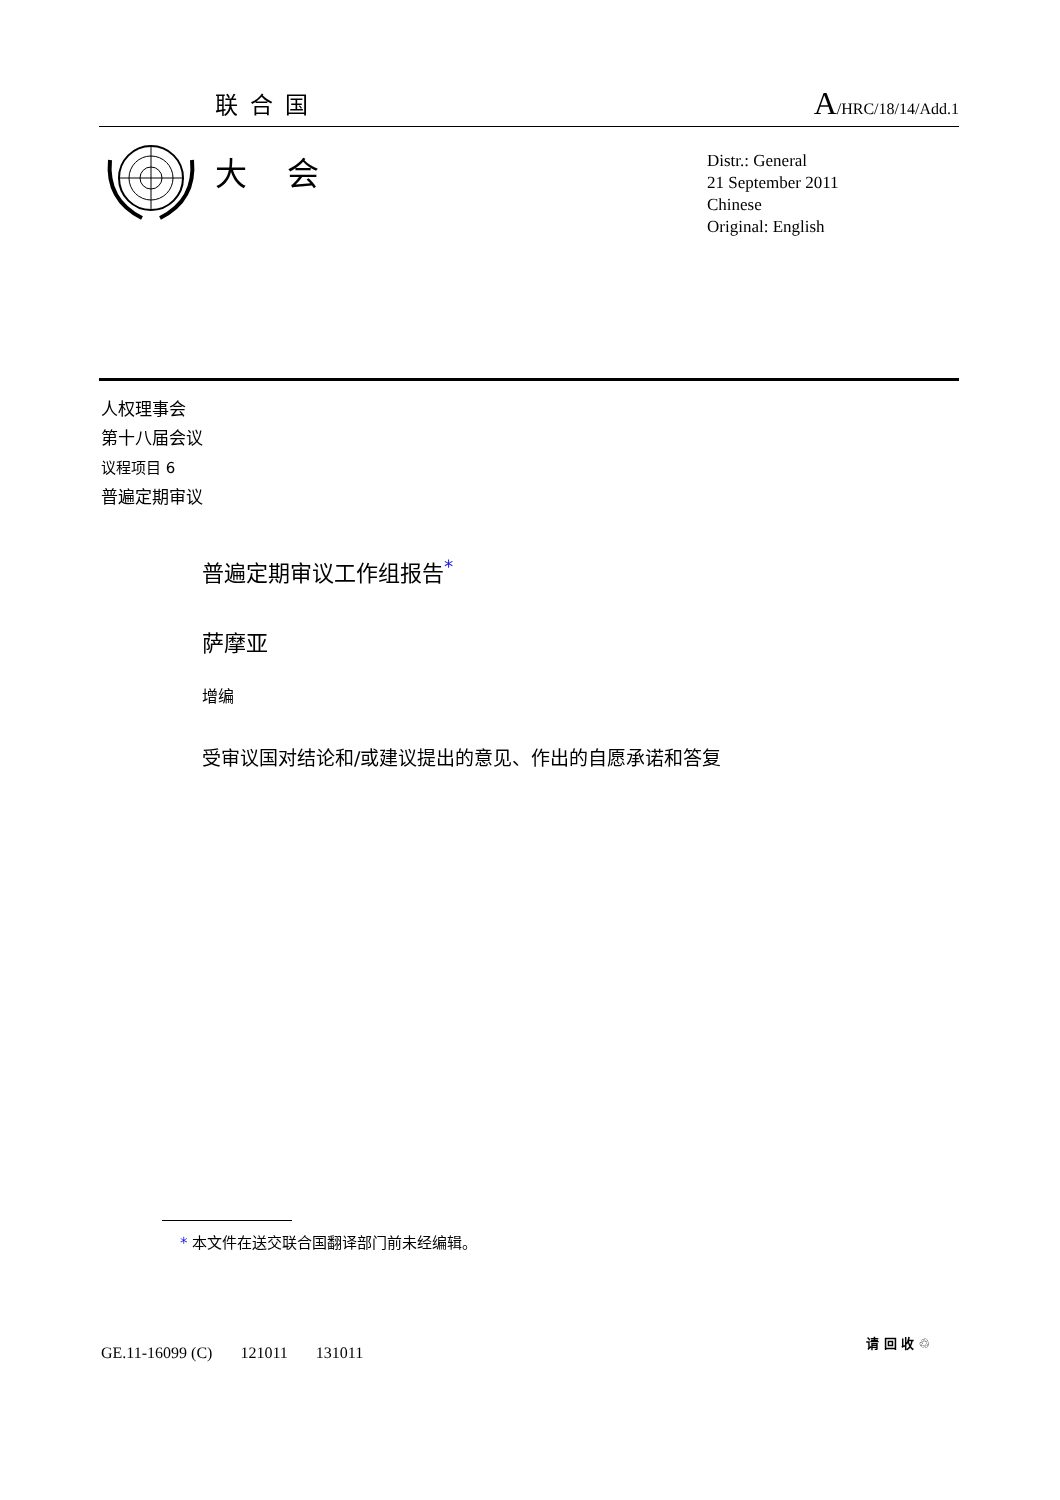联合国
A/HRC/18/14/Add.1
大会
Distr.: General
21 September 2011
Chinese
Original: English
人权理事会
第十八届会议
议程项目 6
普遍定期审议
普遍定期审议工作组报告<sup>*</sup>
萨摩亚
增编
受审议国对结论和/或建议提出的意见、作出的自愿承诺和答复
* 本文件在送交联合国翻译部门前未经编辑。
GE.11-16099 (C) 121011 131011
请 回 收 ♲